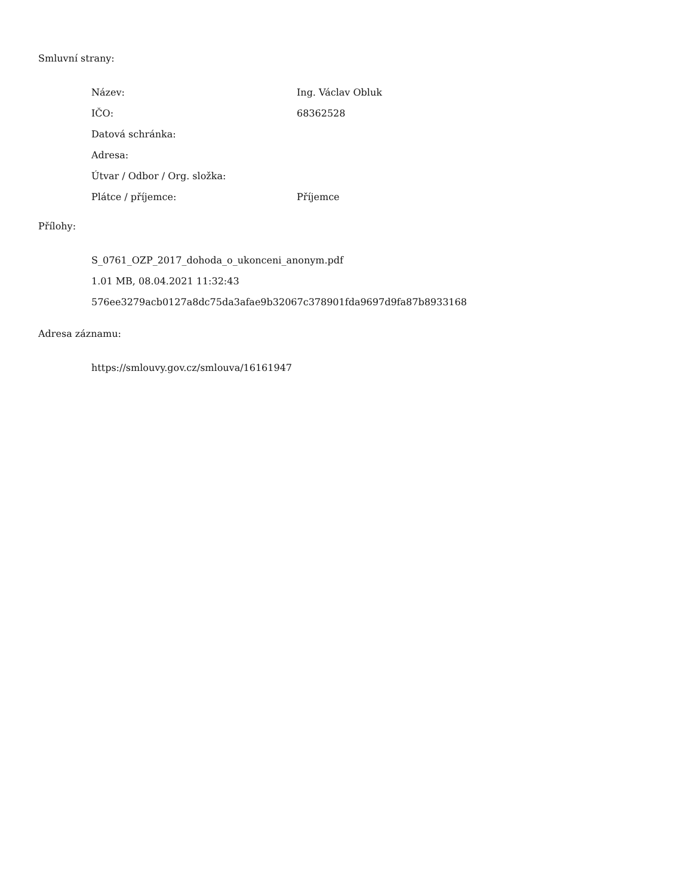Smluvní strany:
| Název: | Ing. Václav Obluk |
| IČO: | 68362528 |
| Datová schránka: | |
| Adresa: | |
| Útvar / Odbor / Org. složka: | |
| Plátce / příjemce: | Příjemce |
Přílohy:
S_0761_OZP_2017_dohoda_o_ukonceni_anonym.pdf
1.01 MB, 08.04.2021 11:32:43
576ee3279acb0127a8dc75da3afae9b32067c378901fda9697d9fa87b8933168
Adresa záznamu:
https://smlouvy.gov.cz/smlouva/16161947